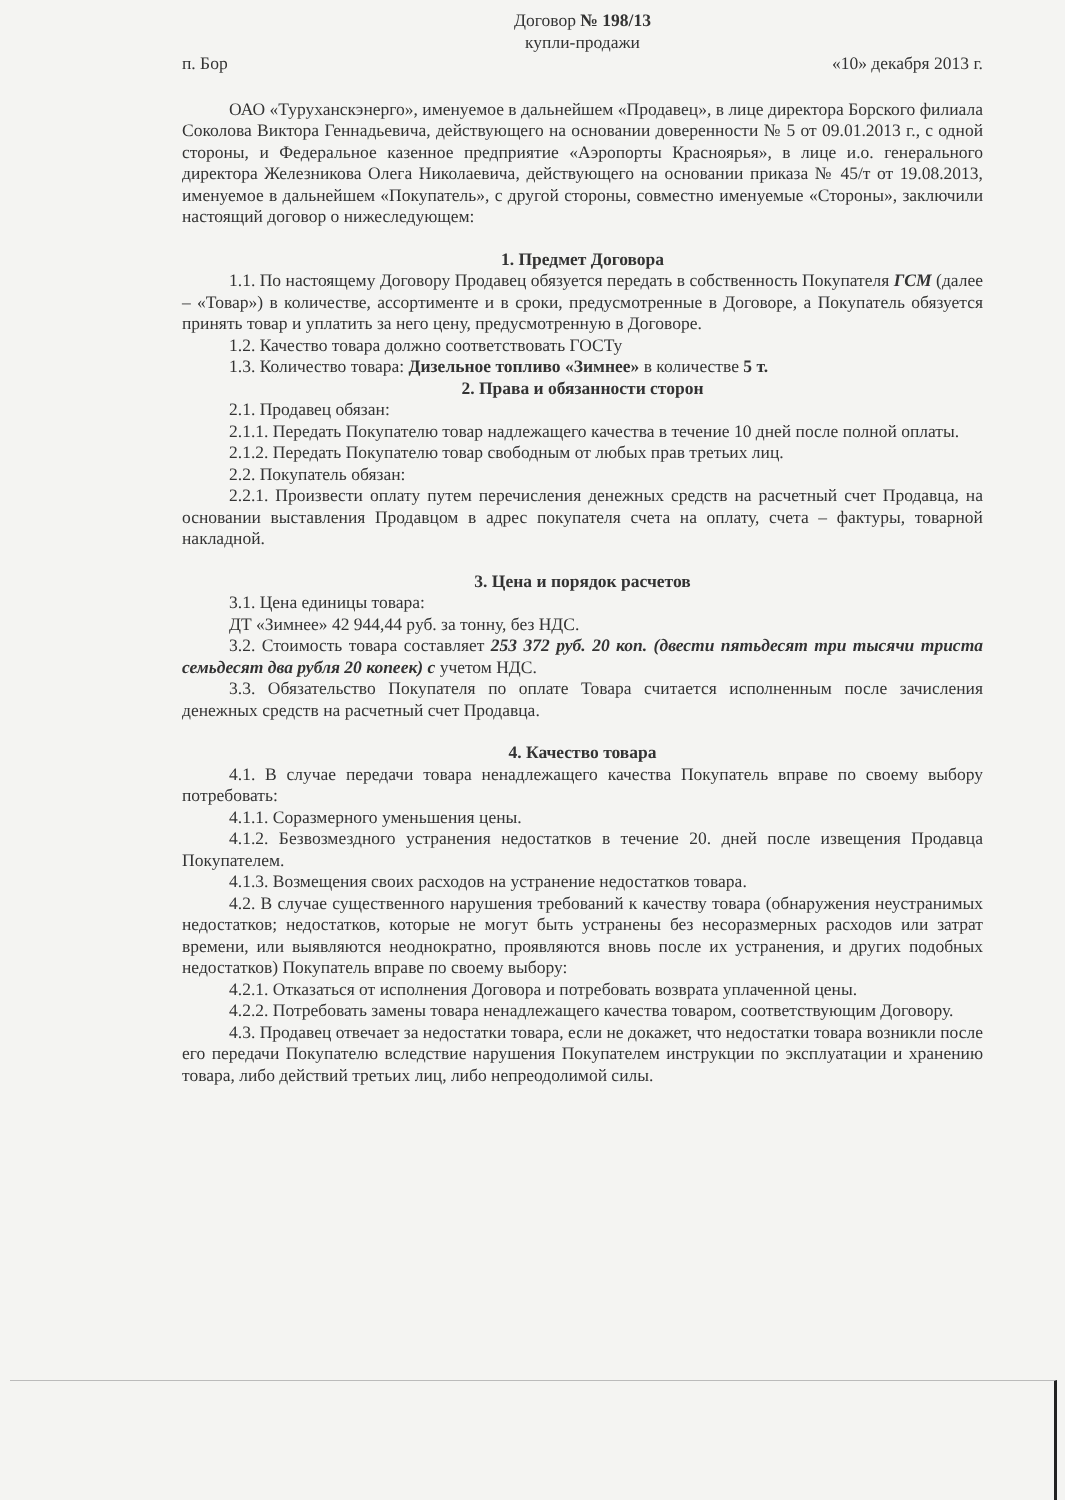Договор № 198/13
купли-продажи
п. Бор «10» декабря 2013 г.
ОАО «Туруханскэнерго», именуемое в дальнейшем «Продавец», в лице директора Борского филиала Соколова Виктора Геннадьевича, действующего на основании доверенности № 5 от 09.01.2013 г., с одной стороны, и Федеральное казенное предприятие «Аэропорты Красноярья», в лице и.о. генерального директора Железникова Олега Николаевича, действующего на основании приказа № 45/т от 19.08.2013, именуемое в дальнейшем «Покупатель», с другой стороны, совместно именуемые «Стороны», заключили настоящий договор о нижеследующем:
1. Предмет Договора
1.1. По настоящему Договору Продавец обязуется передать в собственность Покупателя ГСМ (далее – «Товар») в количестве, ассортименте и в сроки, предусмотренные в Договоре, а Покупатель обязуется принять товар и уплатить за него цену, предусмотренную в Договоре.
1.2. Качество товара должно соответствовать ГОСТу
1.3. Количество товара: Дизельное топливо «Зимнее» в количестве 5 т.
2. Права и обязанности сторон
2.1. Продавец обязан:
2.1.1. Передать Покупателю товар надлежащего качества в течение 10 дней после полной оплаты.
2.1.2. Передать Покупателю товар свободным от любых прав третьих лиц.
2.2. Покупатель обязан:
2.2.1. Произвести оплату путем перечисления денежных средств на расчетный счет Продавца, на основании выставления Продавцом в адрес покупателя счета на оплату, счета – фактуры, товарной накладной.
3. Цена и порядок расчетов
3.1. Цена единицы товара:
ДТ «Зимнее» 42 944,44 руб. за тонну, без НДС.
3.2. Стоимость товара составляет 253 372 руб. 20 коп. (двести пятьдесят три тысячи триста семьдесят два рубля 20 копеек) с учетом НДС.
3.3. Обязательство Покупателя по оплате Товара считается исполненным после зачисления денежных средств на расчетный счет Продавца.
4. Качество товара
4.1. В случае передачи товара ненадлежащего качества Покупатель вправе по своему выбору потребовать:
4.1.1. Соразмерного уменьшения цены.
4.1.2. Безвозмездного устранения недостатков в течение 20. дней после извещения Продавца Покупателем.
4.1.3. Возмещения своих расходов на устранение недостатков товара.
4.2. В случае существенного нарушения требований к качеству товара (обнаружения неустранимых недостатков; недостатков, которые не могут быть устранены без несоразмерных расходов или затрат времени, или выявляются неоднократно, проявляются вновь после их устранения, и других подобных недостатков) Покупатель вправе по своему выбору:
4.2.1. Отказаться от исполнения Договора и потребовать возврата уплаченной цены.
4.2.2. Потребовать замены товара ненадлежащего качества товаром, соответствующим Договору.
4.3. Продавец отвечает за недостатки товара, если не докажет, что недостатки товара возникли после его передачи Покупателю вследствие нарушения Покупателем инструкции по эксплуатации и хранению товара, либо действий третьих лиц, либо непреодолимой силы.